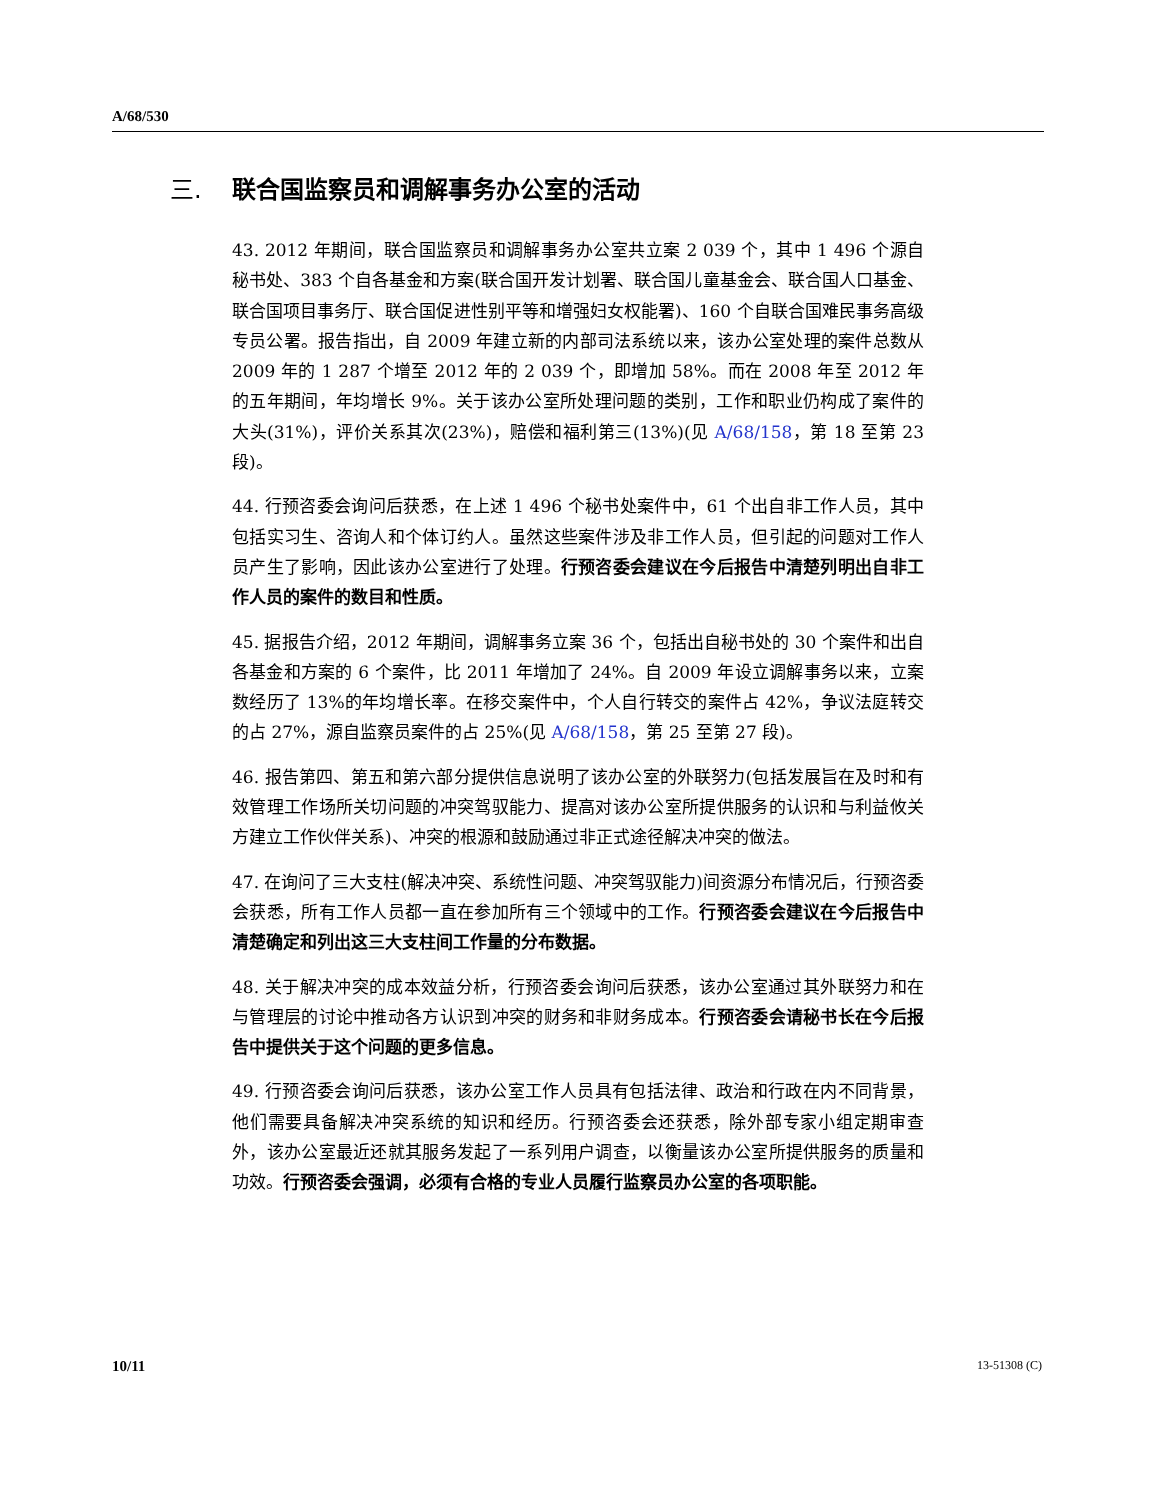A/68/530
三. 联合国监察员和调解事务办公室的活动
43. 2012 年期间，联合国监察员和调解事务办公室共立案 2 039 个，其中 1 496 个源自秘书处、383 个自各基金和方案(联合国开发计划署、联合国儿童基金会、联合国人口基金、联合国项目事务厅、联合国促进性别平等和增强妇女权能署)、160 个自联合国难民事务高级专员公署。报告指出，自 2009 年建立新的内部司法系统以来，该办公室处理的案件总数从 2009 年的 1 287 个增至 2012 年的 2 039 个，即增加 58%。而在 2008 年至 2012 年的五年期间，年均增长 9%。关于该办公室所处理问题的类别，工作和职业仍构成了案件的大头(31%)，评价关系其次(23%)，赔偿和福利第三(13%)(见 A/68/158，第 18 至第 23 段)。
44. 行预咨委会询问后获悉，在上述 1 496 个秘书处案件中，61 个出自非工作人员，其中包括实习生、咨询人和个体订约人。虽然这些案件涉及非工作人员，但引起的问题对工作人员产生了影响，因此该办公室进行了处理。行预咨委会建议在今后报告中清楚列明出自非工作人员的案件的数目和性质。
45. 据报告介绍，2012 年期间，调解事务立案 36 个，包括出自秘书处的 30 个案件和出自各基金和方案的 6 个案件，比 2011 年增加了 24%。自 2009 年设立调解事务以来，立案数经历了 13%的年均增长率。在移交案件中，个人自行转交的案件占 42%，争议法庭转交的占 27%，源自监察员案件的占 25%(见 A/68/158，第 25 至第 27 段)。
46. 报告第四、第五和第六部分提供信息说明了该办公室的外联努力(包括发展旨在及时和有效管理工作场所关切问题的冲突驾驭能力、提高对该办公室所提供服务的认识和与利益攸关方建立工作伙伴关系)、冲突的根源和鼓励通过非正式途径解决冲突的做法。
47. 在询问了三大支柱(解决冲突、系统性问题、冲突驾驭能力)间资源分布情况后，行预咨委会获悉，所有工作人员都一直在参加所有三个领域中的工作。行预咨委会建议在今后报告中清楚确定和列出这三大支柱间工作量的分布数据。
48. 关于解决冲突的成本效益分析，行预咨委会询问后获悉，该办公室通过其外联努力和在与管理层的讨论中推动各方认识到冲突的财务和非财务成本。行预咨委会请秘书长在今后报告中提供关于这个问题的更多信息。
49. 行预咨委会询问后获悉，该办公室工作人员具有包括法律、政治和行政在内不同背景，他们需要具备解决冲突系统的知识和经历。行预咨委会还获悉，除外部专家小组定期审查外，该办公室最近还就其服务发起了一系列用户调查，以衡量该办公室所提供服务的质量和功效。行预咨委会强调，必须有合格的专业人员履行监察员办公室的各项职能。
10/11 13-51308 (C)